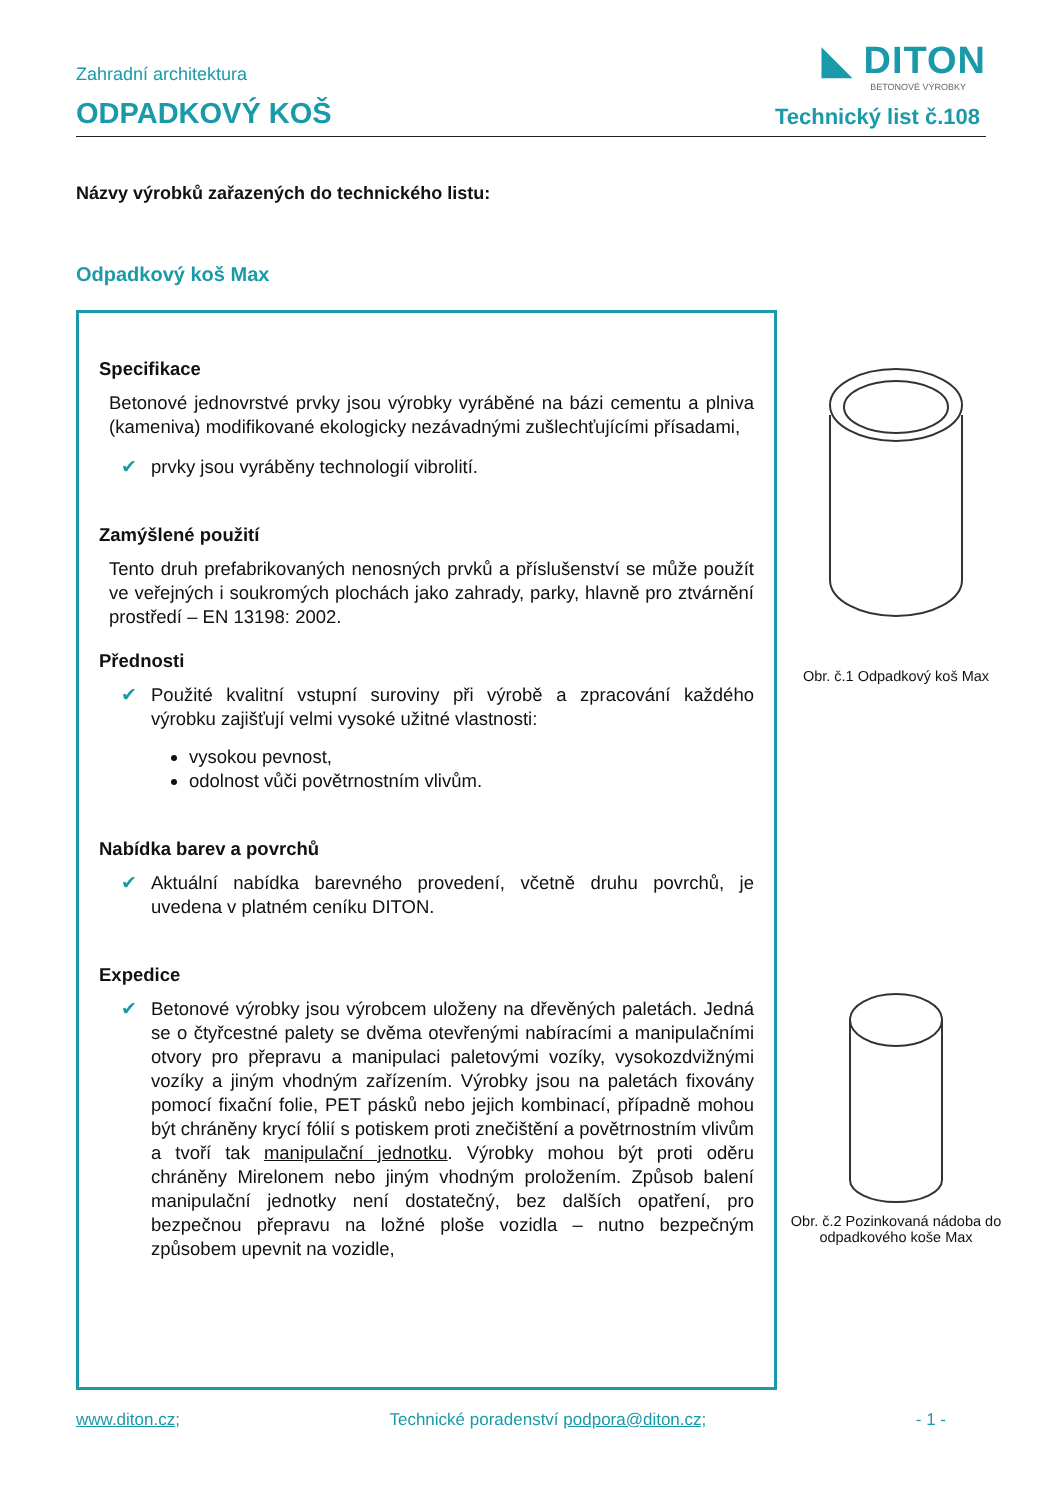◣ DITON
BETONOVÉ VÝROBKY
Zahradní architektura
ODPADKOVÝ KOŠ
Technický list č.108
Názvy výrobků zařazených do technického listu:
Odpadkový koš Max
Specifikace
Betonové jednovrstvé prvky jsou výrobky vyráběné na bázi cementu a plniva (kameniva) modifikované ekologicky nezávadnými zušlechťujícími přísadami,
✔ prvky jsou vyráběny technologií vibrolití.
Zamýšlené použití
Tento druh prefabrikovaných nenosných prvků a příslušenství se může použít ve veřejných i soukromých plochách jako zahrady, parky, hlavně pro ztvárnění prostředí – EN 13198: 2002.
Přednosti
✔ Použité kvalitní vstupní suroviny při výrobě a zpracování každého výrobku zajišťují velmi vysoké užitné vlastnosti:
vysokou pevnost,
odolnost vůči povětrnostním vlivům.
Nabídka barev a povrchů
✔ Aktuální nabídka barevného provedení, včetně druhu povrchů, je uvedena v platném ceníku DITON.
Expedice
✔ Betonové výrobky jsou výrobcem uloženy na dřevěných paletách. Jedná se o čtyřcestné palety se dvěma otevřenými nabíracími a manipulačními otvory pro přepravu a manipulaci paletovými vozíky, vysokozdvižnými vozíky a jiným vhodným zařízením. Výrobky jsou na paletách fixovány pomocí fixační folie, PET pásků nebo jejich kombinací, případně mohou být chráněny krycí fólií s potiskem proti znečištění a povětrnostním vlivům a tvoří tak manipulační jednotku. Výrobky mohou být proti oděru chráněny Mirelonem nebo jiným vhodným proložením. Způsob balení manipulační jednotky není dostatečný, bez dalších opatření, pro bezpečnou přepravu na ložné ploše vozidla – nutno bezpečným způsobem upevnit na vozidle,
Obr. č.1 Odpadkový koš Max
Obr. č.2 Pozinkovaná nádoba do odpadkového koše Max
www.diton.cz; Technické poradenství podpora@diton.cz; - 1 -